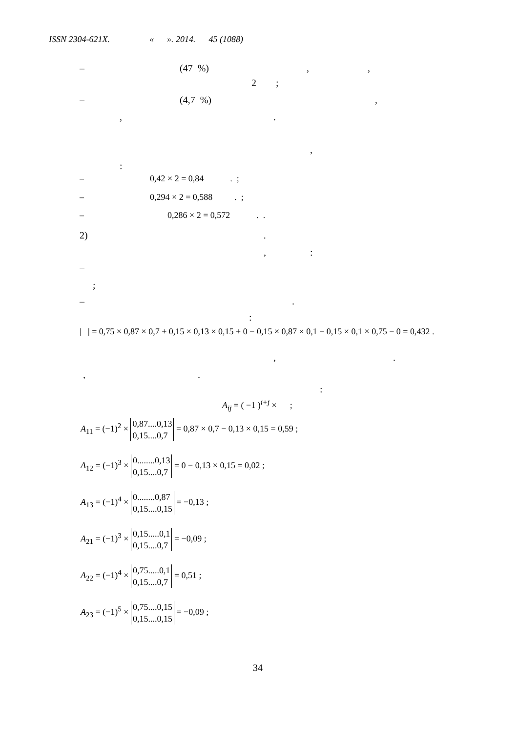ISSN 2304-621X. « ». 2014. 45 (1088)
– (47 %) , ,
2 ;
– (4,7 %) ,
, .
,
:
– 0,42 × 2 = 0,84 . ;
– 0,294 × 2 = 0,588 . ;
– 0,286 × 2 = 0,572 . .
2) .
, :
–
;
– .
:
| | = 0,75 × 0,87 × 0,7 + 0,15 × 0,13 × 0,15 + 0 − 0,15 × 0,87 × 0,1 − 0,15 × 0,1 × 0,75 − 0 = 0,432 .
, .
, .
:
A<sub>ij</sub> = ( −1 )<sup>i+j</sup> × ;
A<sub>11</sub> = (−1)<sup>2</sup> × 0,87....0,13
0,15....0,7 = 0,87 × 0,7 − 0,13 × 0,15 = 0,59 ;
A<sub>12</sub> = (−1)<sup>3</sup> × 0........0,13
0,15....0,7 = 0 − 0,13 × 0,15 = 0,02 ;
A<sub>13</sub> = (−1)<sup>4</sup> × 0........0,87
0,15....0,15 = −0,13 ;
A<sub>21</sub> = (−1)<sup>3</sup> × 0,15.....0,1
0,15....0,7 = −0,09 ;
A<sub>22</sub> = (−1)<sup>4</sup> × 0,75.....0,1
0,15....0,7 = 0,51 ;
A<sub>23</sub> = (−1)<sup>5</sup> × 0,75....0,15
0,15....0,15 = −0,09 ;
34